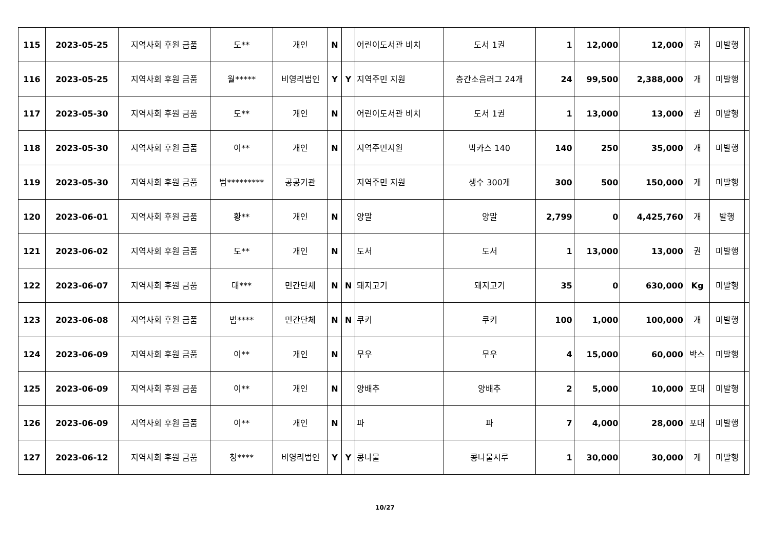| 115 | 2023-05-25 | 지역사회 후원 금품 | 도** | 개인 | N | | 어린이도서관 비치 | 도서 1권 | 1 | 12,000 | 12,000 | 권 | 미발행 | |
| 116 | 2023-05-25 | 지역사회 후원 금품 | 월***** | 비영리법인 | Y | Y | 지역주민 지원 | 층간소음러그 24개 | 24 | 99,500 | 2,388,000 | 개 | 미발행 | |
| 117 | 2023-05-30 | 지역사회 후원 금품 | 도** | 개인 | N | | 어린이도서관 비치 | 도서 1권 | 1 | 13,000 | 13,000 | 권 | 미발행 | |
| 118 | 2023-05-30 | 지역사회 후원 금품 | 이** | 개인 | N | | 지역주민지원 | 박카스 140 | 140 | 250 | 35,000 | 개 | 미발행 | |
| 119 | 2023-05-30 | 지역사회 후원 금품 | 범********* | 공공기관 | | | 지역주민 지원 | 생수 300개 | 300 | 500 | 150,000 | 개 | 미발행 | |
| 120 | 2023-06-01 | 지역사회 후원 금품 | 황** | 개인 | N | | 양말 | 양말 | 2,799 | 0 | 4,425,760 | 개 | 발행 | |
| 121 | 2023-06-02 | 지역사회 후원 금품 | 도** | 개인 | N | | 도서 | 도서 | 1 | 13,000 | 13,000 | 권 | 미발행 | |
| 122 | 2023-06-07 | 지역사회 후원 금품 | 대*** | 민간단체 | N | N | 돼지고기 | 돼지고기 | 35 | 0 | 630,000 | Kg | 미발행 | |
| 123 | 2023-06-08 | 지역사회 후원 금품 | 범**** | 민간단체 | N | N | 쿠키 | 쿠키 | 100 | 1,000 | 100,000 | 개 | 미발행 | |
| 124 | 2023-06-09 | 지역사회 후원 금품 | 이** | 개인 | N | | 무우 | 무우 | 4 | 15,000 | 60,000 | 박스 | 미발행 | |
| 125 | 2023-06-09 | 지역사회 후원 금품 | 이** | 개인 | N | | 양배추 | 양배추 | 2 | 5,000 | 10,000 | 포대 | 미발행 | |
| 126 | 2023-06-09 | 지역사회 후원 금품 | 이** | 개인 | N | | 파 | 파 | 7 | 4,000 | 28,000 | 포대 | 미발행 | |
| 127 | 2023-06-12 | 지역사회 후원 금품 | 청**** | 비영리법인 | Y | Y | 콩나물 | 콩나물시루 | 1 | 30,000 | 30,000 | 개 | 미발행 | |
10/27